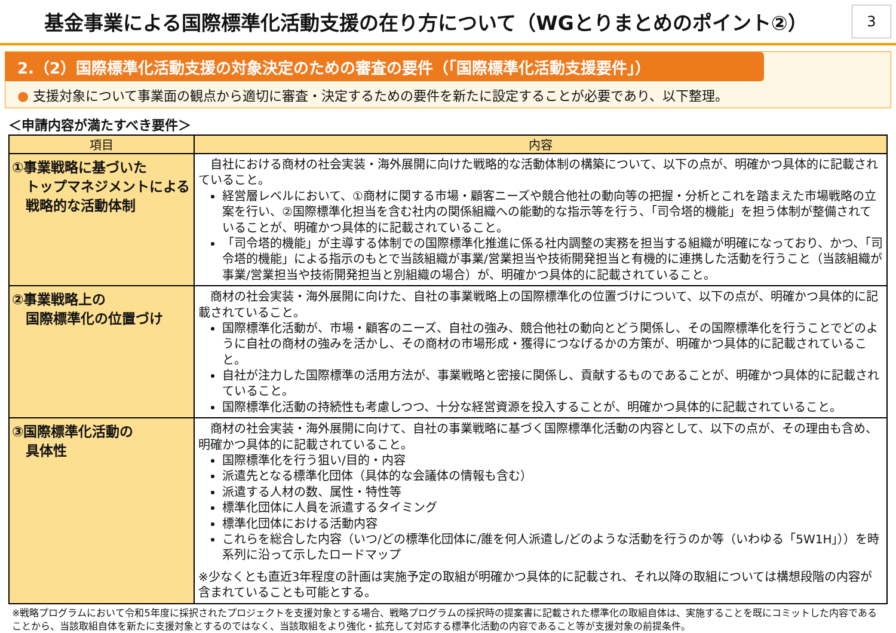基金事業による国際標準化活動支援の在り方について（WGとりまとめのポイント②）
3
2.（2）国際標準化活動支援の対象決定のための審査の要件（「国際標準化活動支援要件」）
● 支援対象について事業面の観点から適切に審査・決定するための要件を新たに設定することが必要であり、以下整理。
＜申請内容が満たすべき要件＞
| 項目 | 内容 |
| --- | --- |
| ①事業戦略に基づいた トップマネジメントによる 戦略的な活動体制 | 自社における商材の社会実装・海外展開に向けた戦略的な活動体制の構築について、以下の点が、明確かつ具体的に記載されていること。 経営層レベルにおいて、①商材に関する市場・顧客ニーズや競合他社の動向等の把握・分析とこれを踏まえた市場戦略の立案を行い、②国際標準化担当を含む社内の関係組織への能動的な指示等を行う、「司令塔的機能」を担う体制が整備されていることが、明確かつ具体的に記載されていること。 「司令塔的機能」が主導する体制での国際標準化推進に係る社内調整の実務を担当する組織が明確になっており、かつ、「司令塔的機能」による指示のもとで当該組織が事業/営業担当や技術開発担当と有機的に連携した活動を行うこと（当該組織が事業/営業担当や技術開発担当と別組織の場合）が、明確かつ具体的に記載されていること。 |
| ②事業戦略上の 国際標準化の位置づけ | 商材の社会実装・海外展開に向けた、自社の事業戦略上の国際標準化の位置づけについて、以下の点が、明確かつ具体的に記載されていること。 国際標準化活動が、市場・顧客のニーズ、自社の強み、競合他社の動向とどう関係し、その国際標準化を行うことでどのように自社の商材の強みを活かし、その商材の市場形成・獲得につなげるかの方策が、明確かつ具体的に記載されていること。 自社が注力した国際標準の活用方法が、事業戦略と密接に関係し、貢献するものであることが、明確かつ具体的に記載されていること。 国際標準化活動の持続性も考慮しつつ、十分な経営資源を投入することが、明確かつ具体的に記載されていること。 |
| ③国際標準化活動の 具体性 | 商材の社会実装・海外展開に向けて、自社の事業戦略に基づく国際標準化活動の内容として、以下の点が、その理由も含め、明確かつ具体的に記載されていること。 国際標準化を行う狙い/目的・内容 派遣先となる標準化団体（具体的な会議体の情報も含む） 派遣する人材の数、属性・特性等 標準化団体に人員を派遣するタイミング 標準化団体における活動内容 これらを総合した内容（いつ/どの標準化団体に/誰を何人派遣し/どのような活動を行うのか等（いわゆる「5W1H」））を時系列に沿って示したロードマップ ※少なくとも直近3年程度の計画は実施予定の取組が明確かつ具体的に記載され、それ以降の取組については構想段階の内容が含まれていることも可能とする。 |
※戦略プログラムにおいて令和5年度に採択されたプロジェクトを支援対象とする場合、戦略プログラムの採択時の提案書に記載された標準化の取組自体は、実施することを既にコミットした内容であることから、当該取組自体を新たに支援対象とするのではなく、当該取組をより強化・拡充して対応する標準化活動の内容であること等が支援対象の前提条件。